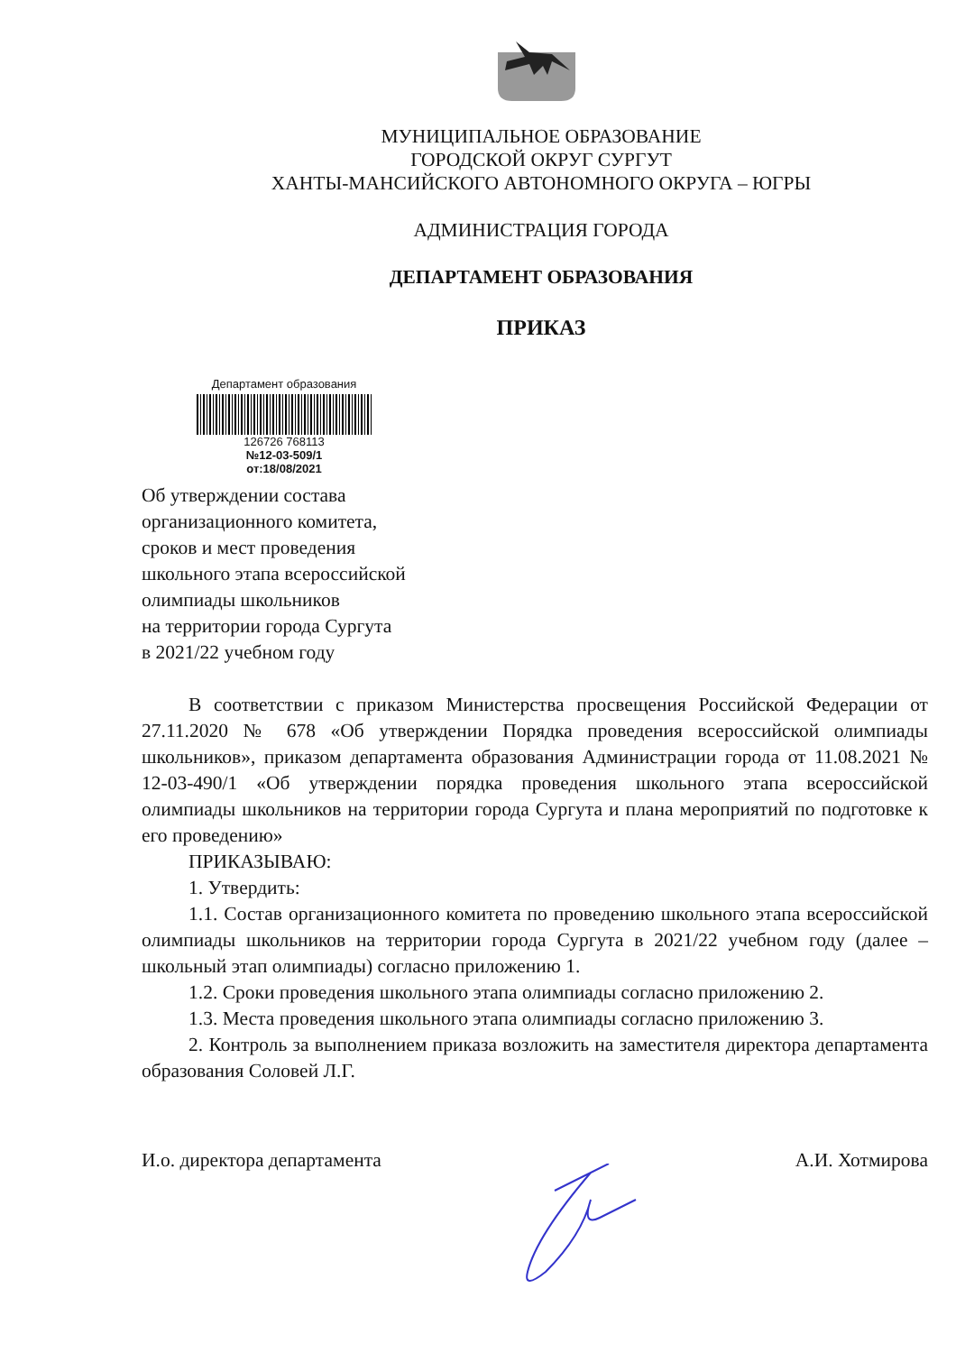МУНИЦИПАЛЬНОЕ ОБРАЗОВАНИЕ
ГОРОДСКОЙ ОКРУГ СУРГУТ
ХАНТЫ-МАНСИЙСКОГО АВТОНОМНОГО ОКРУГА – ЮГРЫ
АДМИНИСТРАЦИЯ ГОРОДА
ДЕПАРТАМЕНТ ОБРАЗОВАНИЯ
ПРИКАЗ
Департамент образования
126726 768113
№12-03-509/1
от:18/08/2021
Об утверждении состава
организационного комитета,
сроков и мест проведения
школьного этапа всероссийской
олимпиады школьников
на территории города Сургута
в 2021/22 учебном году
В соответствии с приказом Министерства просвещения Российской Федерации от 27.11.2020 № 678 «Об утверждении Порядка проведения всероссийской олимпиады школьников», приказом департамента образования Администрации города от 11.08.2021 № 12-03-490/1 «Об утверждении порядка проведения школьного этапа всероссийской олимпиады школьников на территории города Сургута и плана мероприятий по подготовке к его проведению»
ПРИКАЗЫВАЮ:
1. Утвердить:
1.1. Состав организационного комитета по проведению школьного этапа всероссийской олимпиады школьников на территории города Сургута в 2021/22 учебном году (далее – школьный этап олимпиады) согласно приложению 1.
1.2. Сроки проведения школьного этапа олимпиады согласно приложению 2.
1.3. Места проведения школьного этапа олимпиады согласно приложению 3.
2. Контроль за выполнением приказа возложить на заместителя директора департамента образования Соловей Л.Г.
И.о. директора департамента А.И. Хотмирова